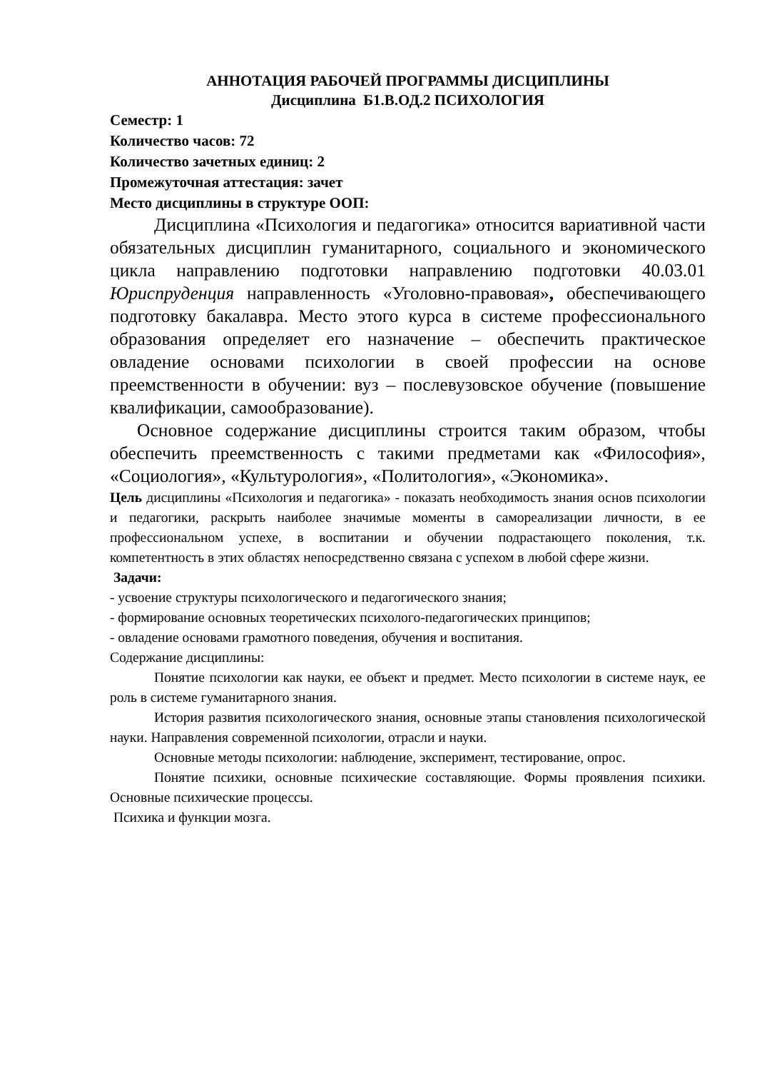АННОТАЦИЯ РАБОЧЕЙ ПРОГРАММЫ ДИСЦИПЛИНЫ
Дисциплина Б1.В.ОД.2 ПСИХОЛОГИЯ
Семестр: 1
Количество часов: 72
Количество зачетных единиц: 2
Промежуточная аттестация: зачет
Место дисциплины в структуре ООП:
Дисциплина «Психология и педагогика» относится вариативной части обязательных дисциплин гуманитарного, социального и экономического цикла направлению подготовки направлению подготовки 40.03.01 Юриспруденция направленность «Уголовно-правовая», обеспечивающего подготовку бакалавра. Место этого курса в системе профессионального образования определяет его назначение – обеспечить практическое овладение основами психологии в своей профессии на основе преемственности в обучении: вуз – послевузовское обучение (повышение квалификации, самообразование).
Основное содержание дисциплины строится таким образом, чтобы обеспечить преемственность с такими предметами как «Философия», «Социология», «Культурология», «Политология», «Экономика».
Цель дисциплины «Психология и педагогика» - показать необходимость знания основ психологии и педагогики, раскрыть наиболее значимые моменты в самореализации личности, в ее профессиональном успехе, в воспитании и обучении подрастающего поколения, т.к. компетентность в этих областях непосредственно связана с успехом в любой сфере жизни.
Задачи:
- усвоение структуры психологического и педагогического знания;
- формирование основных теоретических психолого-педагогических принципов;
- овладение основами грамотного поведения, обучения и воспитания.
Содержание дисциплины:
Понятие психологии как науки, ее объект и предмет. Место психологии в системе наук, ее роль в системе гуманитарного знания.
История развития психологического знания, основные этапы становления психологической науки. Направления современной психологии, отрасли и науки.
Основные методы психологии: наблюдение, эксперимент, тестирование, опрос.
Понятие психики, основные психические составляющие. Формы проявления психики. Основные психические процессы.
Психика и функции мозга.